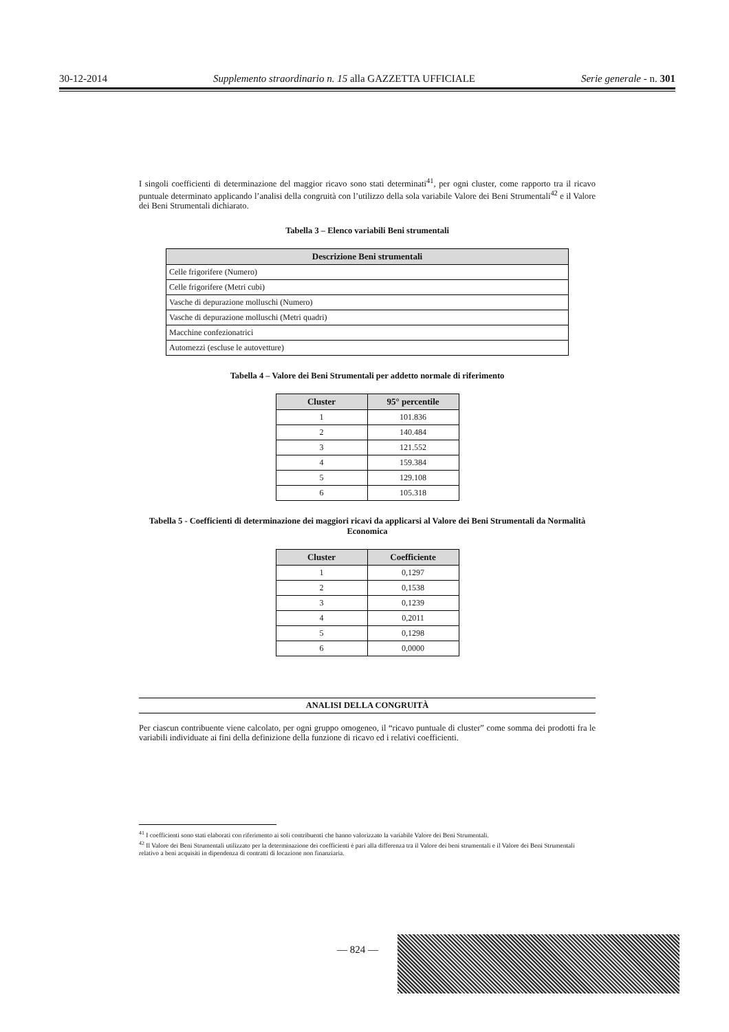30-12-2014 Supplemento straordinario n. 15 alla GAZZETTA UFFICIALE Serie generale - n. 301
I singoli coefficienti di determinazione del maggior ricavo sono stati determinati<sup>41</sup>, per ogni cluster, come rapporto tra il ricavo puntuale determinato applicando l’analisi della congruità con l’utilizzo della sola variabile Valore dei Beni Strumentali<sup>42</sup> e il Valore dei Beni Strumentali dichiarato.
Tabella 3 – Elenco variabili Beni strumentali
| Descrizione Beni strumentali |
| --- |
| Celle frigorifere (Numero) |
| Celle frigorifere (Metri cubi) |
| Vasche di depurazione molluschi (Numero) |
| Vasche di depurazione molluschi (Metri quadri) |
| Macchine confezionatrici |
| Automezzi (escluse le autovetture) |
Tabella 4 – Valore dei Beni Strumentali per addetto normale di riferimento
| Cluster | 95° percentile |
| --- | --- |
| 1 | 101.836 |
| 2 | 140.484 |
| 3 | 121.552 |
| 4 | 159.384 |
| 5 | 129.108 |
| 6 | 105.318 |
Tabella 5 - Coefficienti di determinazione dei maggiori ricavi da applicarsi al Valore dei Beni Strumentali da Normalità Economica
| Cluster | Coefficiente |
| --- | --- |
| 1 | 0,1297 |
| 2 | 0,1538 |
| 3 | 0,1239 |
| 4 | 0,2011 |
| 5 | 0,1298 |
| 6 | 0,0000 |
ANALISI DELLA CONGRUITÀ
Per ciascun contribuente viene calcolato, per ogni gruppo omogeneo, il “ricavo puntuale di cluster” come somma dei prodotti fra le variabili individuate ai fini della definizione della funzione di ricavo ed i relativi coefficienti.
<sup>41</sup> I coefficienti sono stati elaborati con riferimento ai soli contribuenti che hanno valorizzato la variabile Valore dei Beni Strumentali.
<sup>42</sup> Il Valore dei Beni Strumentali utilizzato per la determinazione dei coefficienti è pari alla differenza tra il Valore dei beni strumentali e il Valore dei Beni Strumentali relativo a beni acquisiti in dipendenza di contratti di locazione non finanziaria.
— 824 —